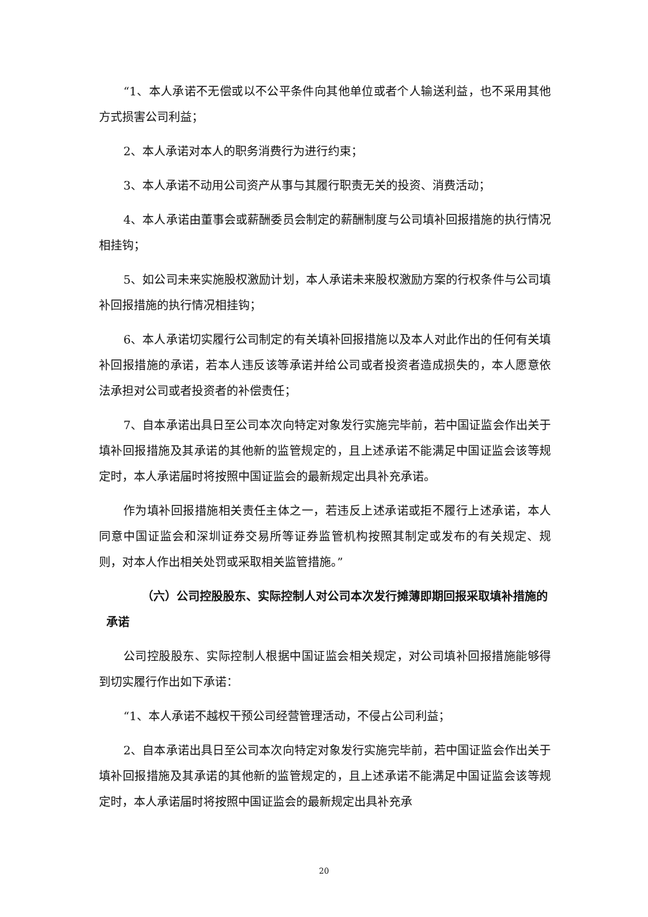“1、本人承诺不无偿或以不公平条件向其他单位或者个人输送利益，也不采用其他方式损害公司利益；
2、本人承诺对本人的职务消费行为进行约束；
3、本人承诺不动用公司资产从事与其履行职责无关的投资、消费活动；
4、本人承诺由董事会或薪酬委员会制定的薪酬制度与公司填补回报措施的执行情况相挂钩；
5、如公司未来实施股权激励计划，本人承诺未来股权激励方案的行权条件与公司填补回报措施的执行情况相挂钩；
6、本人承诺切实履行公司制定的有关填补回报措施以及本人对此作出的任何有关填补回报措施的承诺，若本人违反该等承诺并给公司或者投资者造成损失的，本人愿意依法承担对公司或者投资者的补偿责任；
7、自本承诺出具日至公司本次向特定对象发行实施完毕前，若中国证监会作出关于填补回报措施及其承诺的其他新的监管规定的，且上述承诺不能满足中国证监会该等规定时，本人承诺届时将按照中国证监会的最新规定出具补充承诺。
作为填补回报措施相关责任主体之一，若违反上述承诺或拒不履行上述承诺，本人同意中国证监会和深圳证券交易所等证券监管机构按照其制定或发布的有关规定、规则，对本人作出相关处罚或采取相关监管措施。”
（六）公司控股股东、实际控制人对公司本次发行摊薄即期回报采取填补措施的承诺
公司控股股东、实际控制人根据中国证监会相关规定，对公司填补回报措施能够得到切实履行作出如下承诺：
“1、本人承诺不越权干预公司经营管理活动，不侵占公司利益；
2、自本承诺出具日至公司本次向特定对象发行实施完毕前，若中国证监会作出关于填补回报措施及其承诺的其他新的监管规定的，且上述承诺不能满足中国证监会该等规定时，本人承诺届时将按照中国证监会的最新规定出具补充承
20